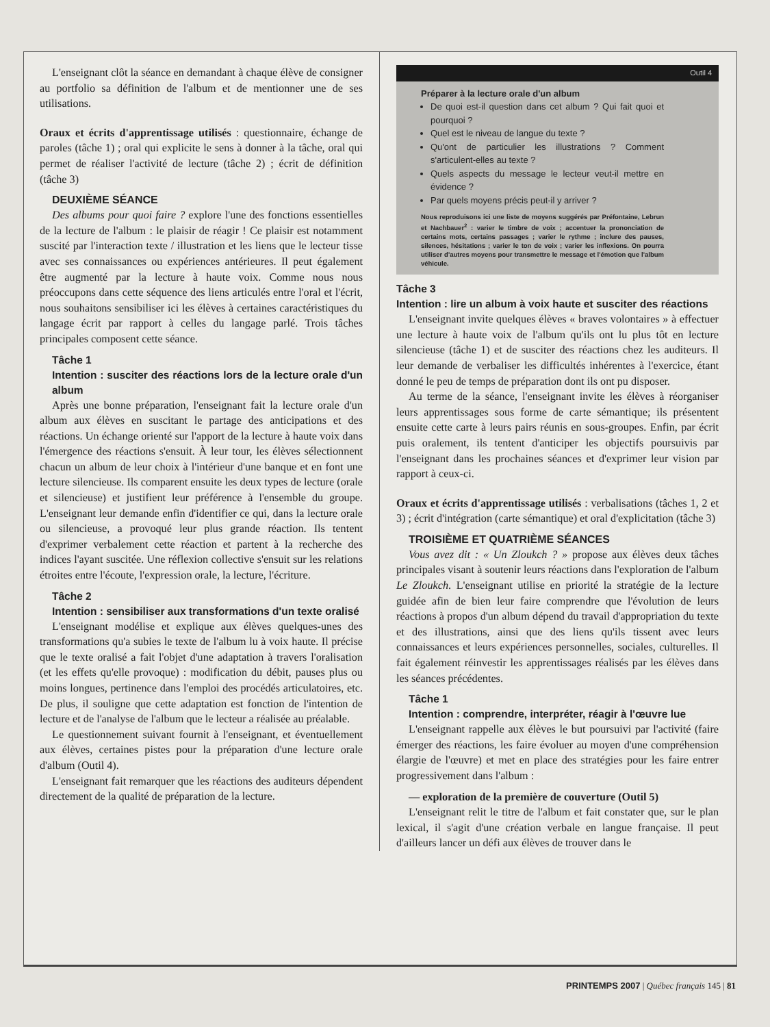L'enseignant clôt la séance en demandant à chaque élève de consigner au portfolio sa définition de l'album et de mentionner une de ses utilisations.
Oraux et écrits d'apprentissage utilisés : questionnaire, échange de paroles (tâche 1) ; oral qui explicite le sens à donner à la tâche, oral qui permet de réaliser l'activité de lecture (tâche 2) ; écrit de définition (tâche 3)
DEUXIÈME SÉANCE
Des albums pour quoi faire ? explore l'une des fonctions essentielles de la lecture de l'album : le plaisir de réagir ! Ce plaisir est notamment suscité par l'interaction texte / illustration et les liens que le lecteur tisse avec ses connaissances ou expériences antérieures. Il peut également être augmenté par la lecture à haute voix. Comme nous nous préoccupons dans cette séquence des liens articulés entre l'oral et l'écrit, nous souhaitons sensibiliser ici les élèves à certaines caractéristiques du langage écrit par rapport à celles du langage parlé. Trois tâches principales composent cette séance.
Tâche 1
Intention : susciter des réactions lors de la lecture orale d'un album
Après une bonne préparation, l'enseignant fait la lecture orale d'un album aux élèves en suscitant le partage des anticipations et des réactions. Un échange orienté sur l'apport de la lecture à haute voix dans l'émergence des réactions s'ensuit. À leur tour, les élèves sélectionnent chacun un album de leur choix à l'intérieur d'une banque et en font une lecture silencieuse. Ils comparent ensuite les deux types de lecture (orale et silencieuse) et justifient leur préférence à l'ensemble du groupe. L'enseignant leur demande enfin d'identifier ce qui, dans la lecture orale ou silencieuse, a provoqué leur plus grande réaction. Ils tentent d'exprimer verbalement cette réaction et partent à la recherche des indices l'ayant suscitée. Une réflexion collective s'ensuit sur les relations étroites entre l'écoute, l'expression orale, la lecture, l'écriture.
Tâche 2
Intention : sensibiliser aux transformations d'un texte oralisé
L'enseignant modélise et explique aux élèves quelques-unes des transformations qu'a subies le texte de l'album lu à voix haute. Il précise que le texte oralisé a fait l'objet d'une adaptation à travers l'oralisation (et les effets qu'elle provoque) : modification du débit, pauses plus ou moins longues, pertinence dans l'emploi des procédés articulatoires, etc. De plus, il souligne que cette adaptation est fonction de l'intention de lecture et de l'analyse de l'album que le lecteur a réalisée au préalable.
Le questionnement suivant fournit à l'enseignant, et éventuellement aux élèves, certaines pistes pour la préparation d'une lecture orale d'album (Outil 4).
L'enseignant fait remarquer que les réactions des auditeurs dépendent directement de la qualité de préparation de la lecture.
Outil 4
Préparer à la lecture orale d'un album
De quoi est-il question dans cet album ? Qui fait quoi et pourquoi ?
Quel est le niveau de langue du texte ?
Qu'ont de particulier les illustrations ? Comment s'articulent-elles au texte ?
Quels aspects du message le lecteur veut-il mettre en évidence ?
Par quels moyens précis peut-il y arriver ?
Nous reproduisons ici une liste de moyens suggérés par Préfontaine, Lebrun et Nachbauer<sup>2</sup> : varier le timbre de voix ; accentuer la prononciation de certains mots, certains passages ; varier le rythme ; inclure des pauses, silences, hésitations ; varier le ton de voix ; varier les inflexions. On pourra utiliser d'autres moyens pour transmettre le message et l'émotion que l'album véhicule.
Tâche 3
Intention : lire un album à voix haute et susciter des réactions
L'enseignant invite quelques élèves « braves volontaires » à effectuer une lecture à haute voix de l'album qu'ils ont lu plus tôt en lecture silencieuse (tâche 1) et de susciter des réactions chez les auditeurs. Il leur demande de verbaliser les difficultés inhérentes à l'exercice, étant donné le peu de temps de préparation dont ils ont pu disposer.
Au terme de la séance, l'enseignant invite les élèves à réorganiser leurs apprentissages sous forme de carte sémantique; ils présentent ensuite cette carte à leurs pairs réunis en sous-groupes. Enfin, par écrit puis oralement, ils tentent d'anticiper les objectifs poursuivis par l'enseignant dans les prochaines séances et d'exprimer leur vision par rapport à ceux-ci.
Oraux et écrits d'apprentissage utilisés : verbalisations (tâches 1, 2 et 3) ; écrit d'intégration (carte sémantique) et oral d'explicitation (tâche 3)
TROISIÈME ET QUATRIÈME SÉANCES
Vous avez dit : « Un Zloukch ? » propose aux élèves deux tâches principales visant à soutenir leurs réactions dans l'exploration de l'album Le Zloukch. L'enseignant utilise en priorité la stratégie de la lecture guidée afin de bien leur faire comprendre que l'évolution de leurs réactions à propos d'un album dépend du travail d'appropriation du texte et des illustrations, ainsi que des liens qu'ils tissent avec leurs connaissances et leurs expériences personnelles, sociales, culturelles. Il fait également réinvestir les apprentissages réalisés par les élèves dans les séances précédentes.
Tâche 1
Intention : comprendre, interpréter, réagir à l'œuvre lue
L'enseignant rappelle aux élèves le but poursuivi par l'activité (faire émerger des réactions, les faire évoluer au moyen d'une compréhension élargie de l'œuvre) et met en place des stratégies pour les faire entrer progressivement dans l'album :
— exploration de la première de couverture (Outil 5)
L'enseignant relit le titre de l'album et fait constater que, sur le plan lexical, il s'agit d'une création verbale en langue française. Il peut d'ailleurs lancer un défi aux élèves de trouver dans le
PRINTEMPS 2007 | Québec français 145 | 81